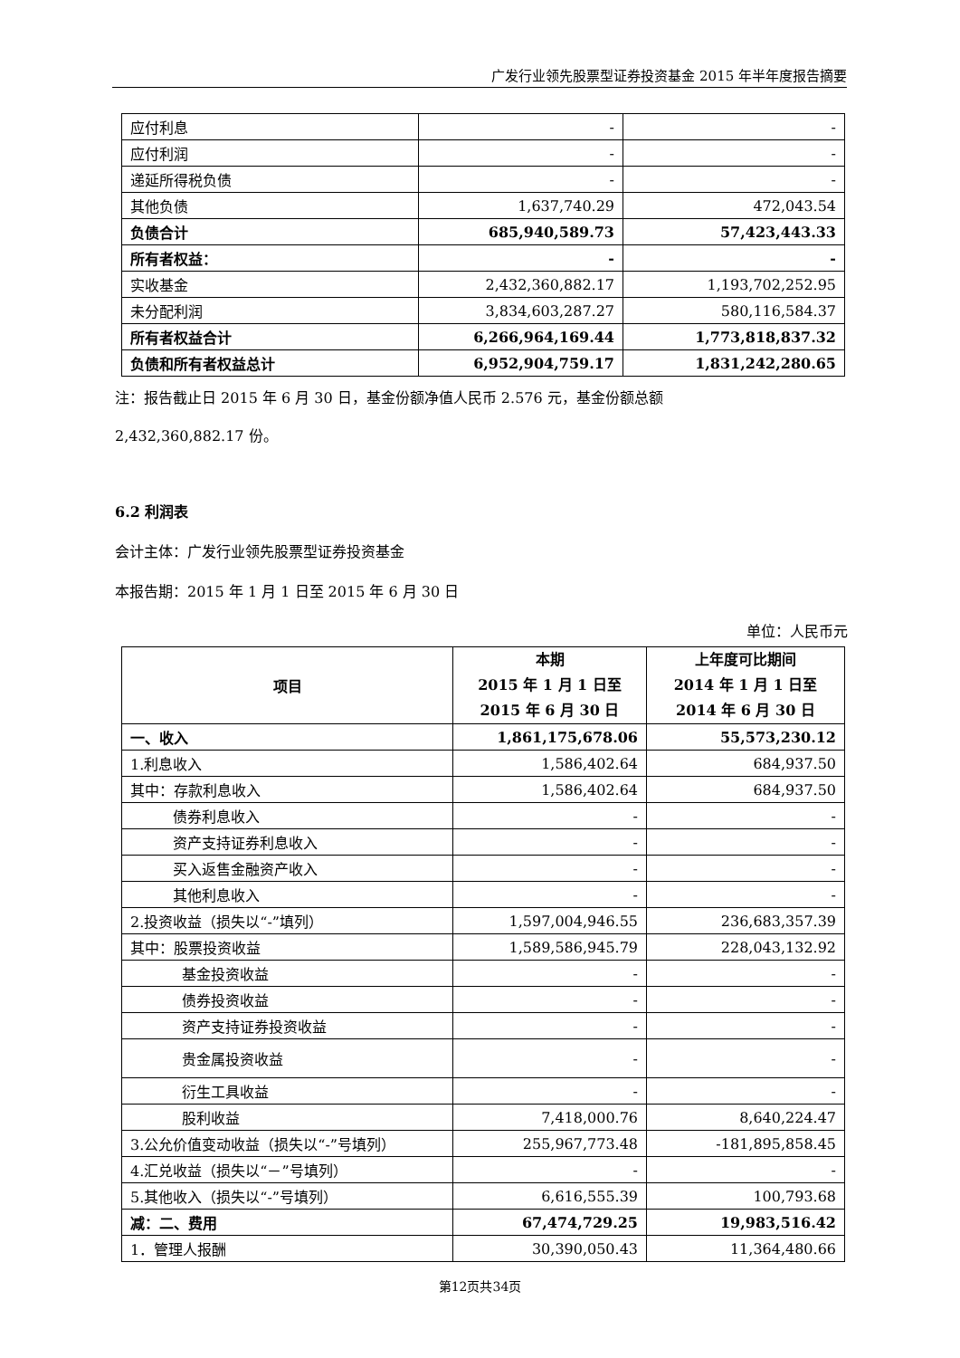广发行业领先股票型证券投资基金 2015 年半年度报告摘要
| 应付利息 | - | - |
| 应付利润 | - | - |
| 递延所得税负债 | - | - |
| 其他负债 | 1,637,740.29 | 472,043.54 |
| 负债合计 | 685,940,589.73 | 57,423,443.33 |
| 所有者权益： | - | - |
| 实收基金 | 2,432,360,882.17 | 1,193,702,252.95 |
| 未分配利润 | 3,834,603,287.27 | 580,116,584.37 |
| 所有者权益合计 | 6,266,964,169.44 | 1,773,818,837.32 |
| 负债和所有者权益总计 | 6,952,904,759.17 | 1,831,242,280.65 |
注：报告截止日 2015 年 6 月 30 日，基金份额净值人民币 2.576 元，基金份额总额
2,432,360,882.17 份。
6.2 利润表
会计主体：广发行业领先股票型证券投资基金
本报告期：2015 年 1 月 1 日至 2015 年 6 月 30 日
单位：人民币元
| 项目 | 本期 2015 年 1 月 1 日至 2015 年 6 月 30 日 | 上年度可比期间 2014 年 1 月 1 日至 2014 年 6 月 30 日 |
| --- | --- | --- |
| 一、收入 | 1,861,175,678.06 | 55,573,230.12 |
| 1.利息收入 | 1,586,402.64 | 684,937.50 |
| 其中：存款利息收入 | 1,586,402.64 | 684,937.50 |
| 债券利息收入 | - | - |
| 资产支持证券利息收入 | - | - |
| 买入返售金融资产收入 | - | - |
| 其他利息收入 | - | - |
| 2.投资收益（损失以“-”填列） | 1,597,004,946.55 | 236,683,357.39 |
| 其中：股票投资收益 | 1,589,586,945.79 | 228,043,132.92 |
| 基金投资收益 | - | - |
| 债券投资收益 | - | - |
| 资产支持证券投资收益 | - | - |
| 贵金属投资收益 | - | - |
| 衍生工具收益 | - | - |
| 股利收益 | 7,418,000.76 | 8,640,224.47 |
| 3.公允价值变动收益（损失以“-”号填列） | 255,967,773.48 | -181,895,858.45 |
| 4.汇兑收益（损失以“－”号填列） | - | - |
| 5.其他收入（损失以“-”号填列） | 6,616,555.39 | 100,793.68 |
| 减：二、费用 | 67,474,729.25 | 19,983,516.42 |
| 1．管理人报酬 | 30,390,050.43 | 11,364,480.66 |
第12页共34页